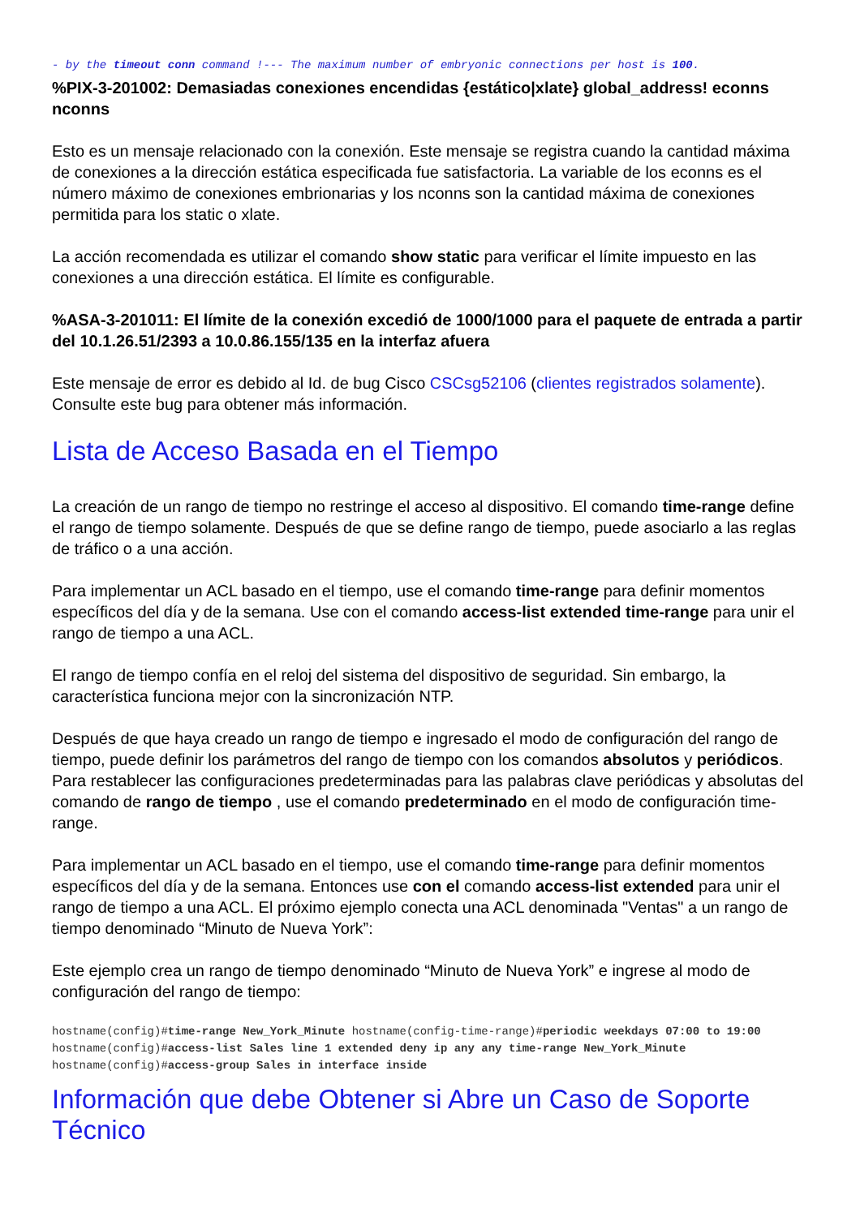- by the timeout conn command !--- The maximum number of embryonic connections per host is 100.
%PIX-3-201002: Demasiadas conexiones encendidas {estático|xlate} global_address! econns nconns
Esto es un mensaje relacionado con la conexión. Este mensaje se registra cuando la cantidad máxima de conexiones a la dirección estática especificada fue satisfactoria. La variable de los econns es el número máximo de conexiones embrionarias y los nconns son la cantidad máxima de conexiones permitida para los static o xlate.
La acción recomendada es utilizar el comando show static para verificar el límite impuesto en las conexiones a una dirección estática. El límite es configurable.
%ASA-3-201011: El límite de la conexión excedió de 1000/1000 para el paquete de entrada a partir del 10.1.26.51/2393 a 10.0.86.155/135 en la interfaz afuera
Este mensaje de error es debido al Id. de bug Cisco CSCsg52106 (clientes registrados solamente). Consulte este bug para obtener más información.
Lista de Acceso Basada en el Tiempo
La creación de un rango de tiempo no restringe el acceso al dispositivo. El comando time-range define el rango de tiempo solamente. Después de que se define rango de tiempo, puede asociarlo a las reglas de tráfico o a una acción.
Para implementar un ACL basado en el tiempo, use el comando time-range para definir momentos específicos del día y de la semana. Use con el comando access-list extended time-range para unir el rango de tiempo a una ACL.
El rango de tiempo confía en el reloj del sistema del dispositivo de seguridad. Sin embargo, la característica funciona mejor con la sincronización NTP.
Después de que haya creado un rango de tiempo e ingresado el modo de configuración del rango de tiempo, puede definir los parámetros del rango de tiempo con los comandos absolutos y periódicos. Para restablecer las configuraciones predeterminadas para las palabras clave periódicas y absolutas del comando de rango de tiempo , use el comando predeterminado en el modo de configuración time-range.
Para implementar un ACL basado en el tiempo, use el comando time-range para definir momentos específicos del día y de la semana. Entonces use con el comando access-list extended para unir el rango de tiempo a una ACL. El próximo ejemplo conecta una ACL denominada "Ventas" a un rango de tiempo denominado “Minuto de Nueva York”:
Este ejemplo crea un rango de tiempo denominado “Minuto de Nueva York” e ingrese al modo de configuración del rango de tiempo:
hostname(config)#time-range New_York_Minute hostname(config-time-range)#periodic weekdays 07:00 to 19:00 hostname(config)#access-list Sales line 1 extended deny ip any any time-range New_York_Minute hostname(config)#access-group Sales in interface inside
Información que debe Obtener si Abre un Caso de Soporte Técnico